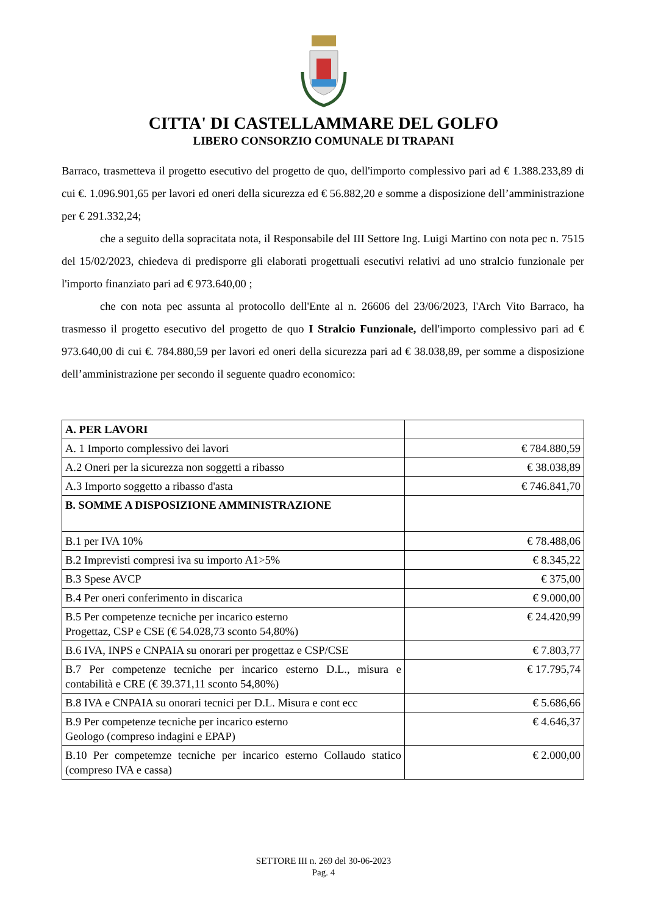CITTA' DI CASTELLAMMARE DEL GOLFO
LIBERO CONSORZIO COMUNALE DI TRAPANI
Barraco, trasmetteva il progetto esecutivo del progetto de quo, dell'importo complessivo pari ad € 1.388.233,89 di cui €. 1.096.901,65 per lavori ed oneri della sicurezza ed € 56.882,20 e somme a disposizione dell’amministrazione per € 291.332,24;
che a seguito della sopracitata nota, il Responsabile del III Settore Ing. Luigi Martino con nota pec n. 7515 del 15/02/2023, chiedeva di predisporre gli elaborati progettuali esecutivi relativi ad uno stralcio funzionale per l'importo finanziato pari ad € 973.640,00 ;
che con nota pec assunta al protocollo dell'Ente al n. 26606 del 23/06/2023, l'Arch Vito Barraco, ha trasmesso il progetto esecutivo del progetto de quo I Stralcio Funzionale, dell'importo complessivo pari ad € 973.640,00 di cui €. 784.880,59 per lavori ed oneri della sicurezza pari ad € 38.038,89, per somme a disposizione dell’amministrazione per secondo il seguente quadro economico:
| A. PER LAVORI | |
| A. 1 Importo complessivo dei lavori | € 784.880,59 |
| A.2 Oneri per la sicurezza non soggetti a ribasso | € 38.038,89 |
| A.3 Importo soggetto a ribasso d'asta | € 746.841,70 |
| B. SOMME A DISPOSIZIONE AMMINISTRAZIONE | |
| B.1 per IVA 10% | € 78.488,06 |
| B.2 Imprevisti compresi iva su importo A1>5% | € 8.345,22 |
| B.3 Spese AVCP | € 375,00 |
| B.4 Per oneri conferimento in discarica | € 9.000,00 |
| B.5 Per competenze tecniche per incarico esterno Progettaz, CSP e CSE (€ 54.028,73 sconto 54,80%) | € 24.420,99 |
| B.6 IVA, INPS e CNPAIA su onorari per progettaz e CSP/CSE | € 7.803,77 |
| B.7 Per competenze tecniche per incarico esterno D.L., misura e contabilità e CRE (€ 39.371,11 sconto 54,80%) | € 17.795,74 |
| B.8 IVA e CNPAIA su onorari tecnici per D.L. Misura e cont ecc | € 5.686,66 |
| B.9 Per competenze tecniche per incarico esterno Geologo (compreso indagini e EPAP) | € 4.646,37 |
| B.10 Per competemze tecniche per incarico esterno Collaudo statico (compreso IVA e cassa) | € 2.000,00 |
SETTORE III n. 269 del 30-06-2023
Pag. 4